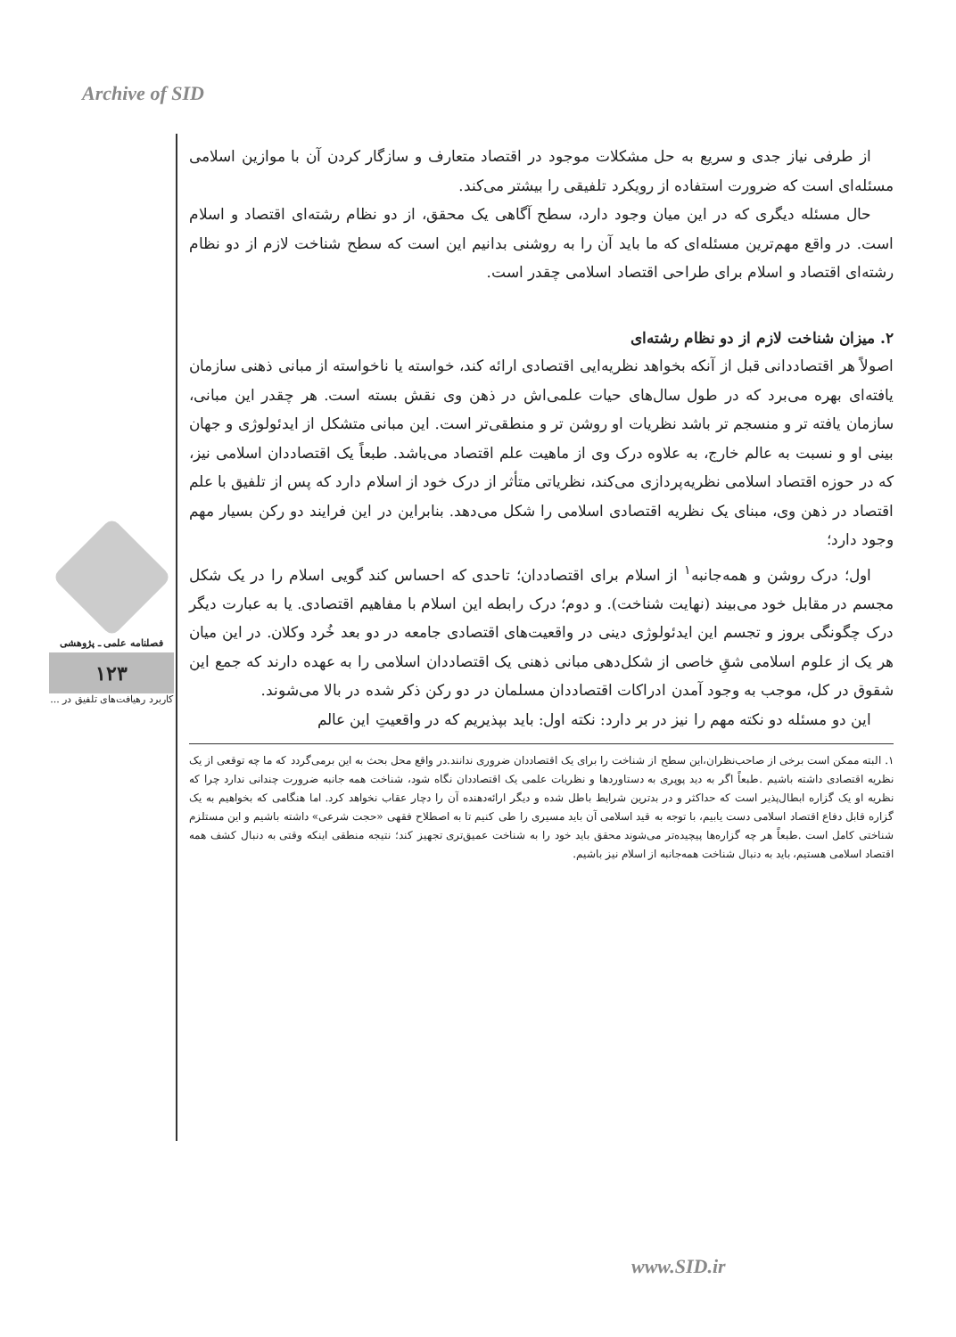Archive of SID
فصلنامه علمی ـ پژوهشی
۱۲۳
کاربرد رهیافت‌های تلفیق در ...
از طرفی نیاز جدی و سریع به حل مشکلات موجود در اقتصاد متعارف و سازگار کردن آن با موازین اسلامی مسئله‌ای است که ضرورت استفاده از رویکرد تلفیقی را بیشتر می‌کند.
حال مسئله دیگری که در این میان وجود دارد، سطح آگاهی یک محقق، از دو نظام رشته‌ای اقتصاد و اسلام است. در واقع مهم‌ترین مسئله‌ای که ما باید آن را به روشنی بدانیم این است که سطح شناخت لازم از دو نظام رشته‌ای اقتصاد و اسلام برای طراحی اقتصاد اسلامی چقدر است.
۲. میزان شناخت لازم از دو نظام رشته‌ای
اصولاً هر اقتصاددانی قبل از آنکه بخواهد نظریه‌ایی اقتصادی ارائه کند، خواسته یا ناخواسته از مبانی ذهنی سازمان یافته‌ای بهره می‌برد که در طول سال‌های حیات علمی‌اش در ذهن وی نقش بسته است. هر چقدر این مبانی، سازمان یافته تر و منسجم تر باشد نظریات او روشن تر و منطقی‌تر است. این مبانی متشکل از ایدئولوژی و جهان بینی او و نسبت به عالم خارج، به علاوه درک وی از ماهیت علم اقتصاد می‌باشد. طبعاً یک اقتصاددان اسلامی نیز، که در حوزه اقتصاد اسلامی نظریه‌پردازی می‌کند، نظریاتی متأثر از درک خود از اسلام دارد که پس از تلفیق با علم اقتصاد در ذهن وی، مبنای یک نظریه اقتصادی اسلامی را شکل می‌دهد. بنابراین در این فرایند دو رکن بسیار مهم وجود دارد؛
اول؛ درک روشن و همه‌جانبه<sup>۱</sup> از اسلام برای اقتصاددان؛ تاحدی که احساس کند گویی اسلام را در یک شکل مجسم در مقابل خود می‌بیند (نهایت شناخت). و دوم؛ درک رابطه این اسلام با مفاهیم اقتصادی. یا به عبارت دیگر درک چگونگی بروز و تجسم این ایدئولوژی دینی در واقعیت‌های اقتصادی جامعه در دو بعد خُرد وکلان. در این میان هر یک از علوم اسلامی شقِ خاصی از شکل‌دهی مبانی ذهنی یک اقتصاددان اسلامی را به عهده دارند که جمع این شقوق در کل، موجب به وجود آمدن ادراکات اقتصاددان مسلمان در دو رکن ذکر شده در بالا می‌شوند.
این دو مسئله دو نکته مهم را نیز در بر دارد: نکته اول: باید بپذیریم که در واقعیتِ این عالم
۱. البته ممکن است برخی از صاحب‌نظران،این سطح از شناخت را برای یک اقتصاددان ضروری ندانند.در واقع محل بحث به این برمی‌گردد که ما چه توقعی از یک نظریه اقتصادی داشته باشیم .طبعاً اگر به دید پوپری به دستاوردها و نظریات علمی یک اقتصاددان نگاه شود، شناخت همه جانبه ضرورت چندانی ندارد چرا که نظریه او یک گزاره ابطال‌پذیر است که حداکثر و در بدترین شرایط باطل شده و دیگر ارائه‌دهنده آن را دچار عقاب نخواهد کرد. اما هنگامی که بخواهیم به یک گزاره قابل دفاع اقتصاد اسلامی دست یابیم، با توجه به قید اسلامی آن باید مسیری را طی کنیم تا به اصطلاح فقهی «حجت شرعی» داشته باشیم و این مستلزم شناختی کامل است .طبعاً هر چه گزاره‌ها پیچیده‌تر می‌شوند محقق باید خود را به شناخت عمیق‌تری تجهیز کند؛ نتیجه منطقی اینکه وقتی به دنبال کشف همه اقتصاد اسلامی هستیم، باید به دنبال شناخت همه‌جانبه از اسلام نیز باشیم.
www.SID.ir